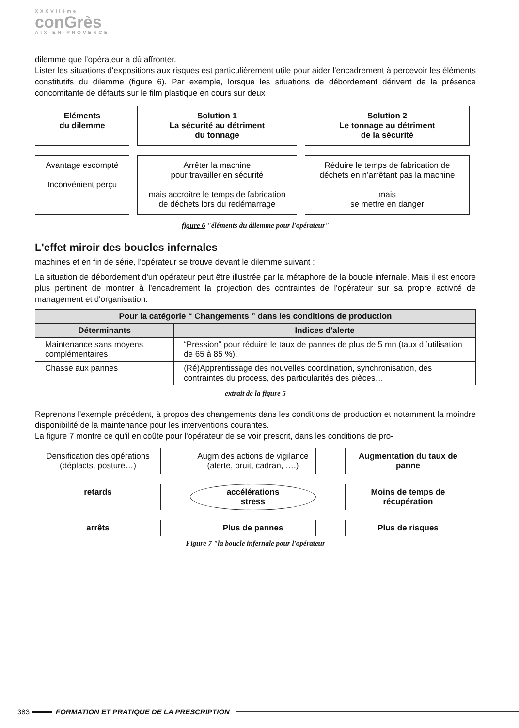XXXVIIème
conGrès
AIX-EN-PROVENCE
dilemme que l’opérateur a dû affronter.
Lister les situations d'expositions aux risques est particulièrement utile pour aider l'encadrement à percevoir les éléments constitutifs du dilemme (figure 6). Par exemple, lorsque les situations de débordement dérivent de la présence concomitante de défauts sur le film plastique en cours sur deux
Eléments
du dilemme
Solution 1
La sécurité au détriment
du tonnage
Solution 2
Le tonnage au détriment
de la sécurité
Avantage escompté
Inconvénient perçu
Arrêter la machine
pour travailler en sécurité
mais accroître le temps de fabrication
de déchets lors du redémarrage
Réduire le temps de fabrication de
déchets en n’arrêtant pas la machine
mais
se mettre en danger
figure 6 "éléments du dilemme pour l'opérateur"
L'effet miroir des boucles infernales
machines et en fin de série, l'opérateur se trouve devant le dilemme suivant :
La situation de débordement d'un opérateur peut être illustrée par la métaphore de la boucle infernale. Mais il est encore plus pertinent de montrer à l'encadrement la projection des contraintes de l'opérateur sur sa propre activité de management et d'organisation.
| Pour la catégorie “ Changements ” dans les conditions de production | |
| --- | --- |
| Déterminants | Indices d'alerte |
| Maintenance sans moyens complémentaires | “Pression” pour réduire le taux de pannes de plus de 5 mn (taux d ’utilisation de 65 à 85 %). |
| Chasse aux pannes | (Ré)Apprentissage des nouvelles coordination, synchronisation, des contraintes du process, des particularités des pièces… |
extrait de la figure 5
Reprenons l'exemple précédent, à propos des changements dans les conditions de production et notamment la moindre disponibilité de la maintenance pour les interventions courantes.
La figure 7 montre ce qu'il en coûte pour l'opérateur de se voir prescrit, dans les conditions de pro-
Densification des opérations (déplacts, posture…)
Augm des actions de vigilance (alerte, bruit, cadran, ….)
Augmentation du taux de panne
retards
accélérations
stress
Moins de temps de récupération
arrêts
Plus de pannes
Plus de risques
Figure 7 "la boucle infernale pour l'opérateur
383 FORMATION ET PRATIQUE DE LA PRESCRIPTION